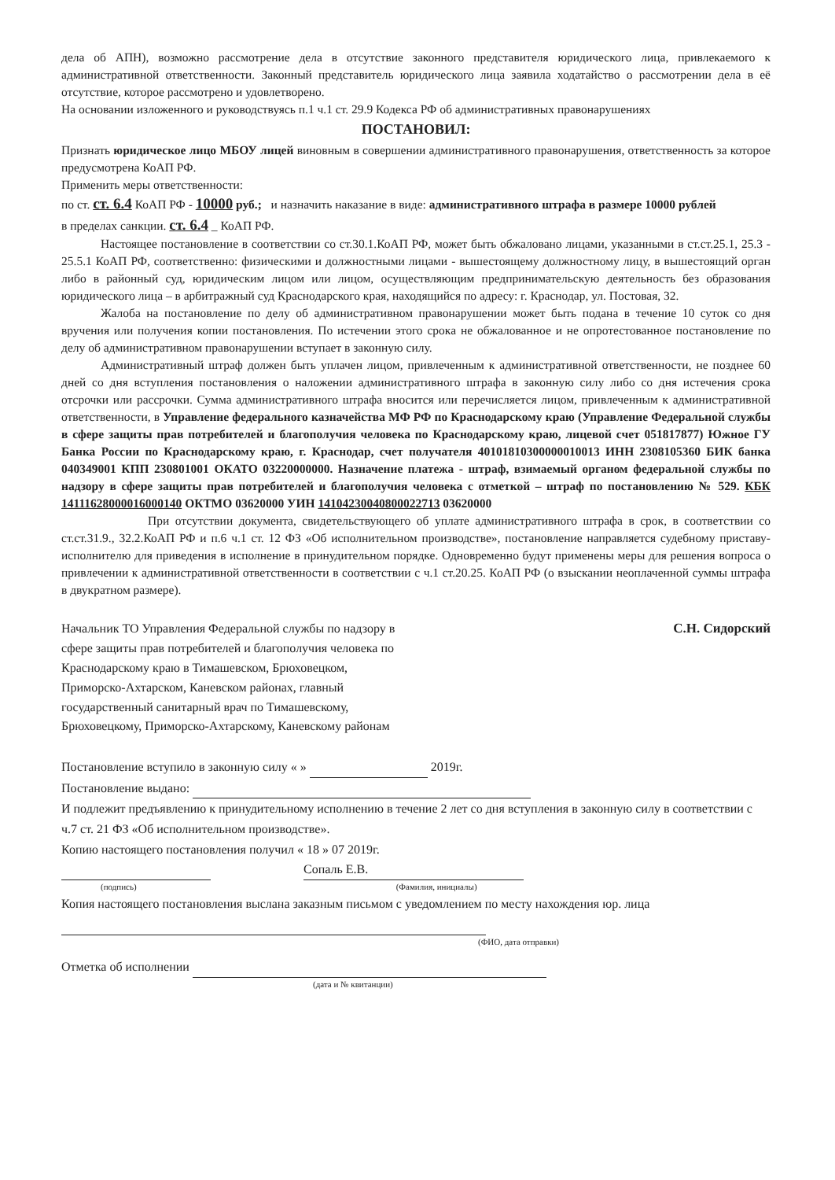дела об АПН), возможно рассмотрение дела в отсутствие законного представителя юридического лица, привлекаемого к административной ответственности. Законный представитель юридического лица заявила ходатайство о рассмотрении дела в её отсутствие, которое рассмотрено и удовлетворено.
На основании изложенного и руководствуясь п.1 ч.1 ст. 29.9 Кодекса РФ об административных правонарушениях
ПОСТАНОВИЛ:
Признать юридическое лицо МБОУ лицей виновным в совершении административного правонарушения, ответственность за которое предусмотрена КоАП РФ.
Применить меры ответственности:
по ст. ст. 6.4 КоАП РФ - 10000 руб.; и назначить наказание в виде: административного штрафа в размере 10000 рублей
в пределах санкции. ст. 6.4 _ КоАП РФ.
Настоящее постановление в соответствии со ст.30.1.КоАП РФ, может быть обжаловано лицами, указанными в ст.ст.25.1, 25.3 - 25.5.1 КоАП РФ, соответственно: физическими и должностными лицами - вышестоящему должностному лицу, в вышестоящий орган либо в районный суд, юридическим лицом или лицом, осуществляющим предпринимательскую деятельность без образования юридического лица – в арбитражный суд Краснодарского края, находящийся по адресу: г. Краснодар, ул. Постовая, 32.
Жалоба на постановление по делу об административном правонарушении может быть подана в течение 10 суток со дня вручения или получения копии постановления. По истечении этого срока не обжалованное и не опротестованное постановление по делу об административном правонарушении вступает в законную силу.
Административный штраф должен быть уплачен лицом, привлеченным к административной ответственности, не позднее 60 дней со дня вступления постановления о наложении административного штрафа в законную силу либо со дня истечения срока отсрочки или рассрочки. Сумма административного штрафа вносится или перечисляется лицом, привлеченным к административной ответственности, в Управление федерального казначейства МФ РФ по Краснодарскому краю (Управление Федеральной службы в сфере защиты прав потребителей и благополучия человека по Краснодарскому краю, лицевой счет 051817877) Южное ГУ Банка России по Краснодарскому краю, г. Краснодар, счет получателя 40101810300000010013 ИНН 2308105360 БИК банка 040349001 КПП 230801001 ОКАТО 03220000000. Назначение платежа - штраф, взимаемый органом федеральной службы по надзору в сфере защиты прав потребителей и благополучия человека с отметкой – штраф по постановлению № 529. КБК 14111628000016000140 ОКТМО 03620000 УИН 14104230040800022713 03620000
При отсутствии документа, свидетельствующего об уплате административного штрафа в срок, в соответствии со ст.ст.31.9., 32.2.КоАП РФ и п.6 ч.1 ст. 12 ФЗ «Об исполнительном производстве», постановление направляется судебному приставу-исполнителю для приведения в исполнение в принудительном порядке. Одновременно будут применены меры для решения вопроса о привлечении к административной ответственности в соответствии с ч.1 ст.20.25. КоАП РФ (о взыскании неоплаченной суммы штрафа в двукратном размере).
Начальник ТО Управления Федеральной службы по надзору в сфере защиты прав потребителей и благополучия человека по Краснодарскому краю в Тимашевском, Брюховецком, Приморско-Ахтарском, Каневском районах, главный государственный санитарный врач по Тимашевскому, Брюховецкому, Приморско-Ахтарскому, Каневскому районам
С.Н. Сидорский
Постановление вступило в законную силу « » 2019г.
Постановление выдано:
И подлежит предъявлению к принудительному исполнению в течение 2 лет со дня вступления в законную силу в соответствии с ч.7 ст. 21 ФЗ «Об исполнительном производстве».
Копию настоящего постановления получил « 18 » 07 2019г.
Сопаль Е.В.
(подпись) (Фамилия, инициалы)
Копия настоящего постановления выслана заказным письмом с уведомлением по месту нахождения юр. лица
(ФИО, дата отправки)
Отметка об исполнении
(дата и № квитанции)